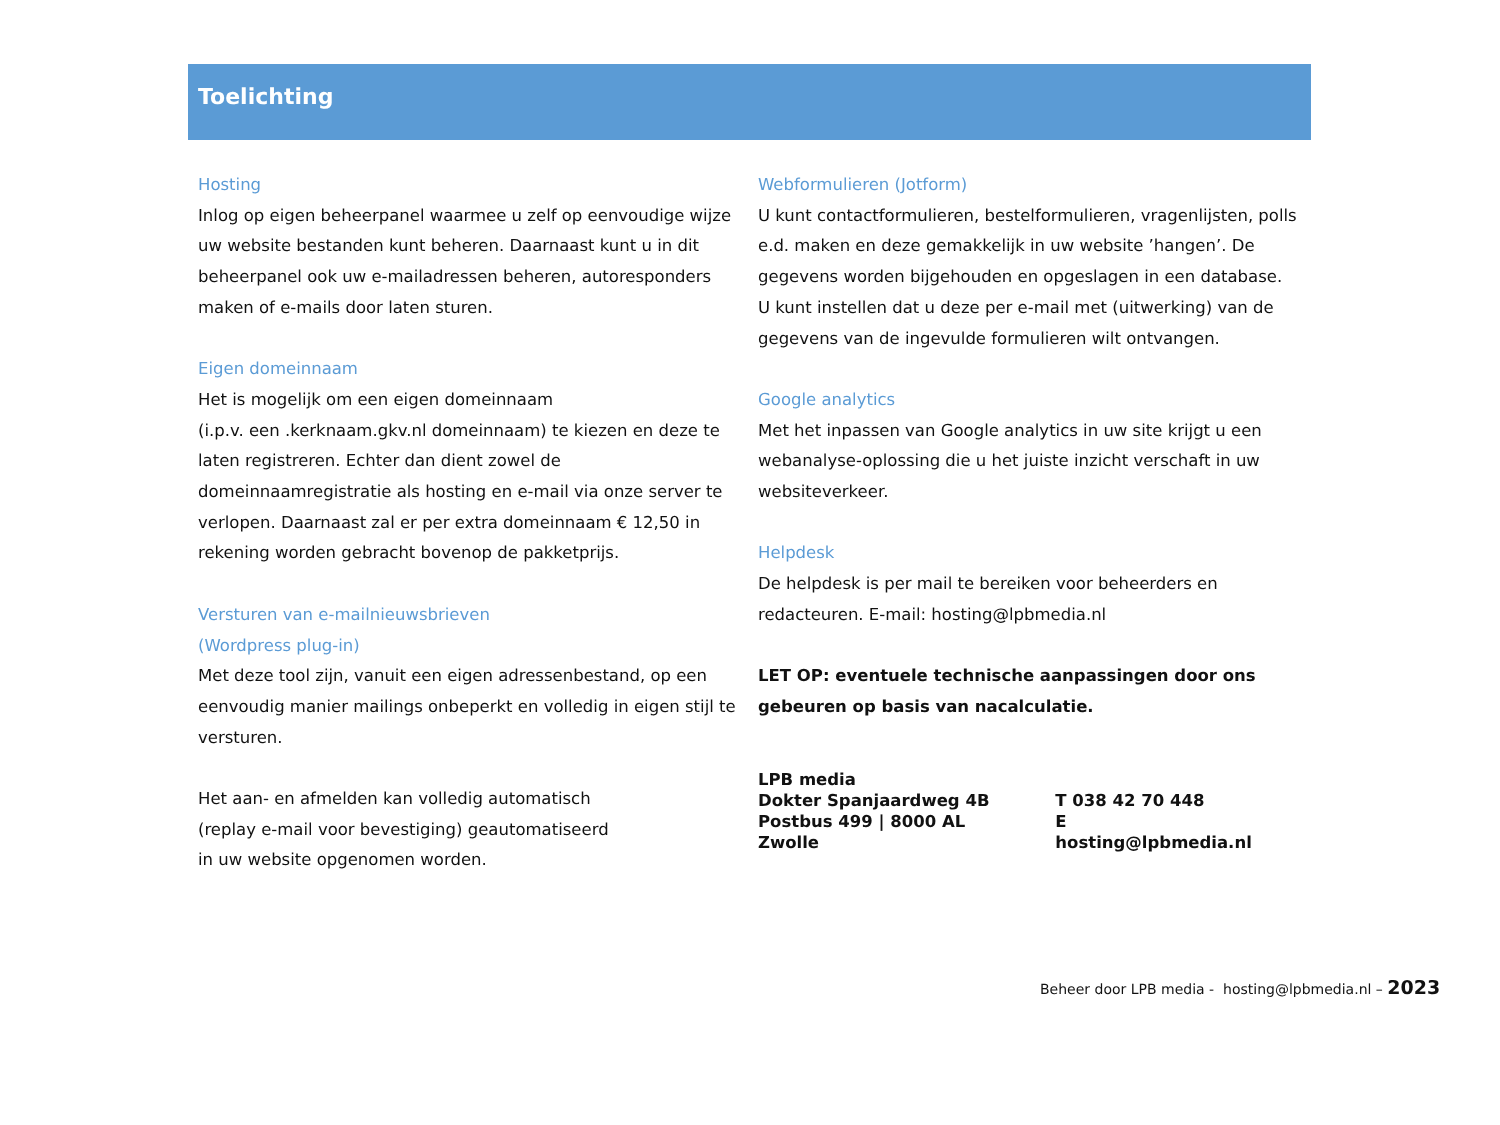Toelichting
Hosting
Inlog op eigen beheerpanel waarmee u zelf op eenvoudige wijze uw website bestanden kunt beheren. Daarnaast kunt u in dit beheerpanel ook uw e-mailadressen beheren, autoresponders maken of e-mails door laten sturen.
Eigen domeinnaam
Het is mogelijk om een eigen domeinnaam
(i.p.v. een .kerknaam.gkv.nl domeinnaam) te kiezen en deze te laten registreren. Echter dan dient zowel de domeinnaamregistratie als hosting en e-mail via onze server te verlopen. Daarnaast zal er per extra domeinnaam € 12,50 in rekening worden gebracht bovenop de pakketprijs.
Versturen van e-mailnieuwsbrieven
(Wordpress plug-in)
Met deze tool zijn, vanuit een eigen adressenbestand, op een eenvoudig manier mailings onbeperkt en volledig in eigen stijl te versturen.
Het aan- en afmelden kan volledig automatisch
(replay e-mail voor bevestiging) geautomatiseerd
in uw website opgenomen worden.
Webformulieren (Jotform)
U kunt contactformulieren, bestelformulieren, vragenlijsten, polls e.d. maken en deze gemakkelijk in uw website ’hangen’. De gegevens worden bijgehouden en opgeslagen in een database. U kunt instellen dat u deze per e-mail met (uitwerking) van de gegevens van de ingevulde formulieren wilt ontvangen.
Google analytics
Met het inpassen van Google analytics in uw site krijgt u een webanalyse-oplossing die u het juiste inzicht verschaft in uw websiteverkeer.
Helpdesk
De helpdesk is per mail te bereiken voor beheerders en redacteuren. E-mail: hosting@lpbmedia.nl
LET OP: eventuele technische aanpassingen door ons gebeuren op basis van nacalculatie.
| LPB media | |
| Dokter Spanjaardweg 4B | T 038 42 70 448 |
| Postbus 499 / 8000 AL Zwolle | E hosting@lpbmedia.nl |
Beheer door LPB media - hosting@lpbmedia.nl – 2023